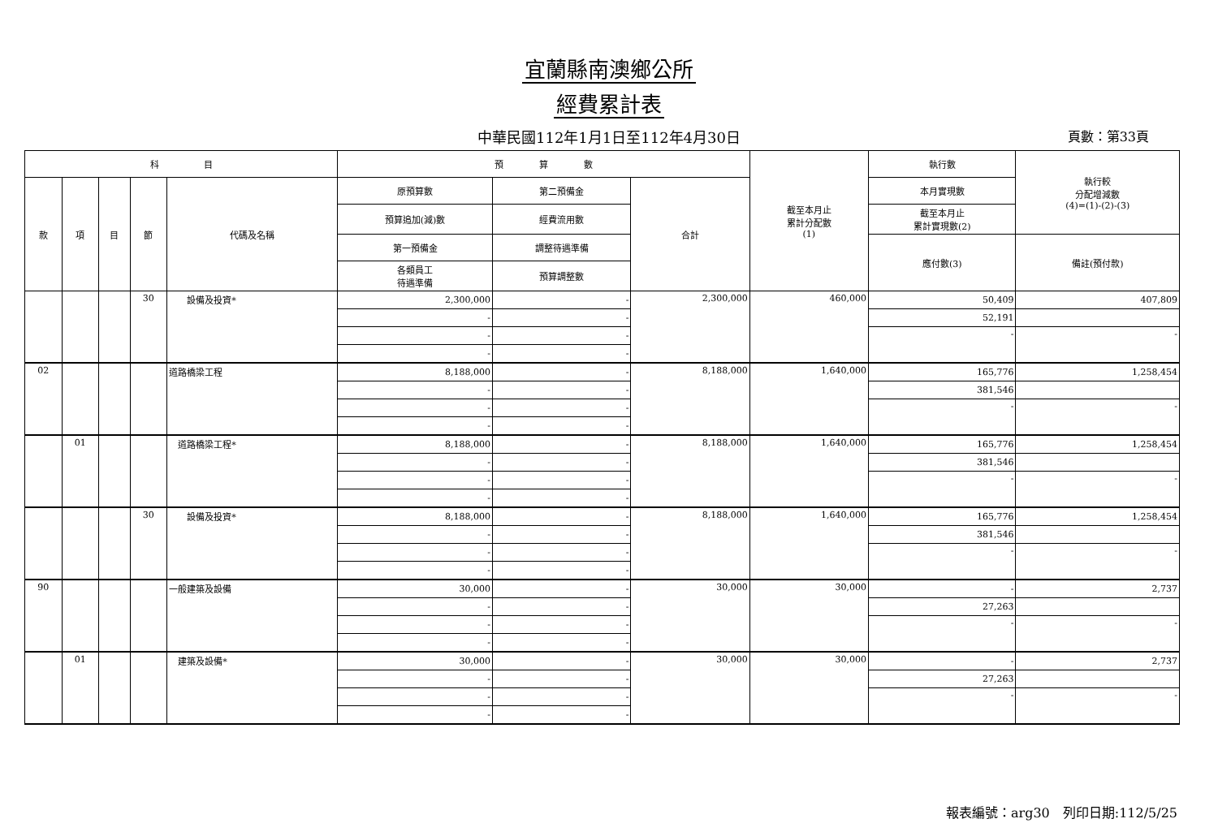宜蘭縣南澳鄉公所
經費累計表
中華民國112年1月1日至112年4月30日 頁數：第33頁
| 科 目 | | | | | 預 算 數 | | | 截至本月止 累計分配數 (1) | 執行數 | 執行較 分配增減數 (4)=(1)-(2)-(3) |
| --- | --- | --- | --- | --- | --- | --- | --- | --- | --- | --- |
| 款 | 項 | 目 | 節 | 代碼及名稱 | 原預算數 | 第二預備金 | 合計 | | 本月實現數 | |
| | | | | | 預算追加(減)數 | 經費流用數 | | | 截至本月止 累計實現數(2) | |
| | | | | | 第一預備金 | 調整待遇準備 | | | 應付數(3) | 備註(預付款) |
| | | | | | 各類員工 待遇準備 | 預算調整數 | | | | |
| | | | 30 | 設備及投資* | 2,300,000 | - | 2,300,000 | 460,000 | 50,409 | 407,809 |
| | | | | | - | - | | | 52,191 | |
| | | | | | - | - | | | - | - |
| | | | | | - | - | | | | |
| 02 | | | | 道路橋梁工程 | 8,188,000 | - | 8,188,000 | 1,640,000 | 165,776 | 1,258,454 |
| | | | | | - | - | | | 381,546 | |
| | | | | | - | - | | | - | - |
| | | | | | - | - | | | | |
| | 01 | | | 道路橋梁工程* | 8,188,000 | - | 8,188,000 | 1,640,000 | 165,776 | 1,258,454 |
| | | | | | - | - | | | 381,546 | |
| | | | | | - | - | | | - | - |
| | | | | | - | - | | | | |
| | | | 30 | 設備及投資* | 8,188,000 | - | 8,188,000 | 1,640,000 | 165,776 | 1,258,454 |
| | | | | | - | - | | | 381,546 | |
| | | | | | - | - | | | - | - |
| | | | | | - | - | | | | |
| 90 | | | | 一般建築及設備 | 30,000 | - | 30,000 | 30,000 | - | 2,737 |
| | | | | | - | - | | | 27,263 | |
| | | | | | - | - | | | - | - |
| | | | | | - | - | | | | |
| | 01 | | | 建築及設備* | 30,000 | - | 30,000 | 30,000 | - | 2,737 |
| | | | | | - | - | | | 27,263 | |
| | | | | | - | - | | | - | - |
| | | | | | - | - | | | | |
報表編號：arg30　列印日期:112/5/25